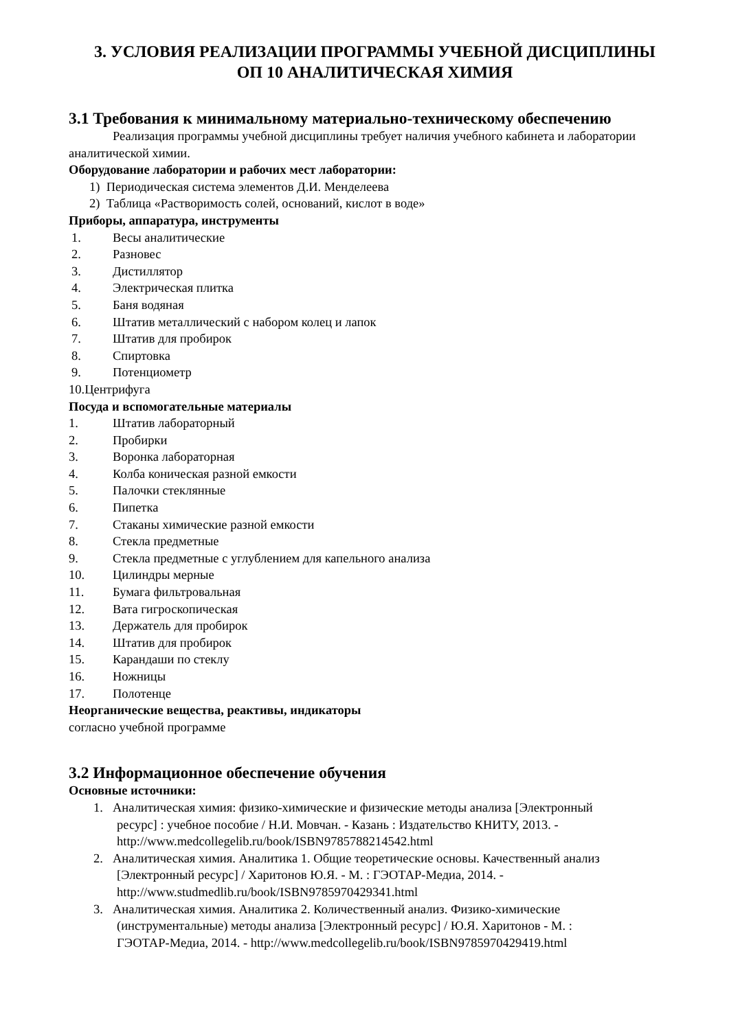3. УСЛОВИЯ РЕАЛИЗАЦИИ ПРОГРАММЫ УЧЕБНОЙ ДИСЦИПЛИНЫ
ОП 10 АНАЛИТИЧЕСКАЯ ХИМИЯ
3.1 Требования к минимальному материально-техническому обеспечению
Реализация программы учебной дисциплины требует наличия учебного кабинета и лаборатории аналитической химии.
Оборудование лаборатории и рабочих мест лаборатории:
1) Периодическая система элементов Д.И. Менделеева
2) Таблица «Растворимость солей, оснований, кислот в воде»
Приборы, аппаратура, инструменты
1. Весы аналитические
2. Разновес
3. Дистиллятор
4. Электрическая плитка
5. Баня водяная
6. Штатив металлический с набором колец и лапок
7. Штатив для пробирок
8. Спиртовка
9. Потенциометр
10.Центрифуга
Посуда и вспомогательные материалы
1. Штатив лабораторный
2. Пробирки
3. Воронка лабораторная
4. Колба коническая разной емкости
5. Палочки стеклянные
6. Пипетка
7. Стаканы химические разной емкости
8. Стекла предметные
9. Стекла предметные с углублением для капельного анализа
10. Цилиндры мерные
11. Бумага фильтровальная
12. Вата гигроскопическая
13. Держатель для пробирок
14. Штатив для пробирок
15. Карандаши по стеклу
16. Ножницы
17. Полотенце
Неорганические вещества, реактивы, индикаторы
согласно учебной программе
3.2 Информационное обеспечение обучения
Основные источники:
1. Аналитическая химия: физико-химические и физические методы анализа [Электронный
ресурс] : учебное пособие / Н.И. Мовчан. - Казань : Издательство КНИТУ, 2013. -
http://www.medcollegelib.ru/book/ISBN9785788214542.html
2. Аналитическая химия. Аналитика 1. Общие теоретические основы. Качественный анализ
[Электронный ресурс] / Харитонов Ю.Я. - М. : ГЭОТАР-Медиа, 2014. -
http://www.studmedlib.ru/book/ISBN9785970429341.html
3. Аналитическая химия. Аналитика 2. Количественный анализ. Физико-химические
(инструментальные) методы анализа [Электронный ресурс] / Ю.Я. Харитонов - М. :
ГЭОТАР-Медиа, 2014. - http://www.medcollegelib.ru/book/ISBN9785970429419.html